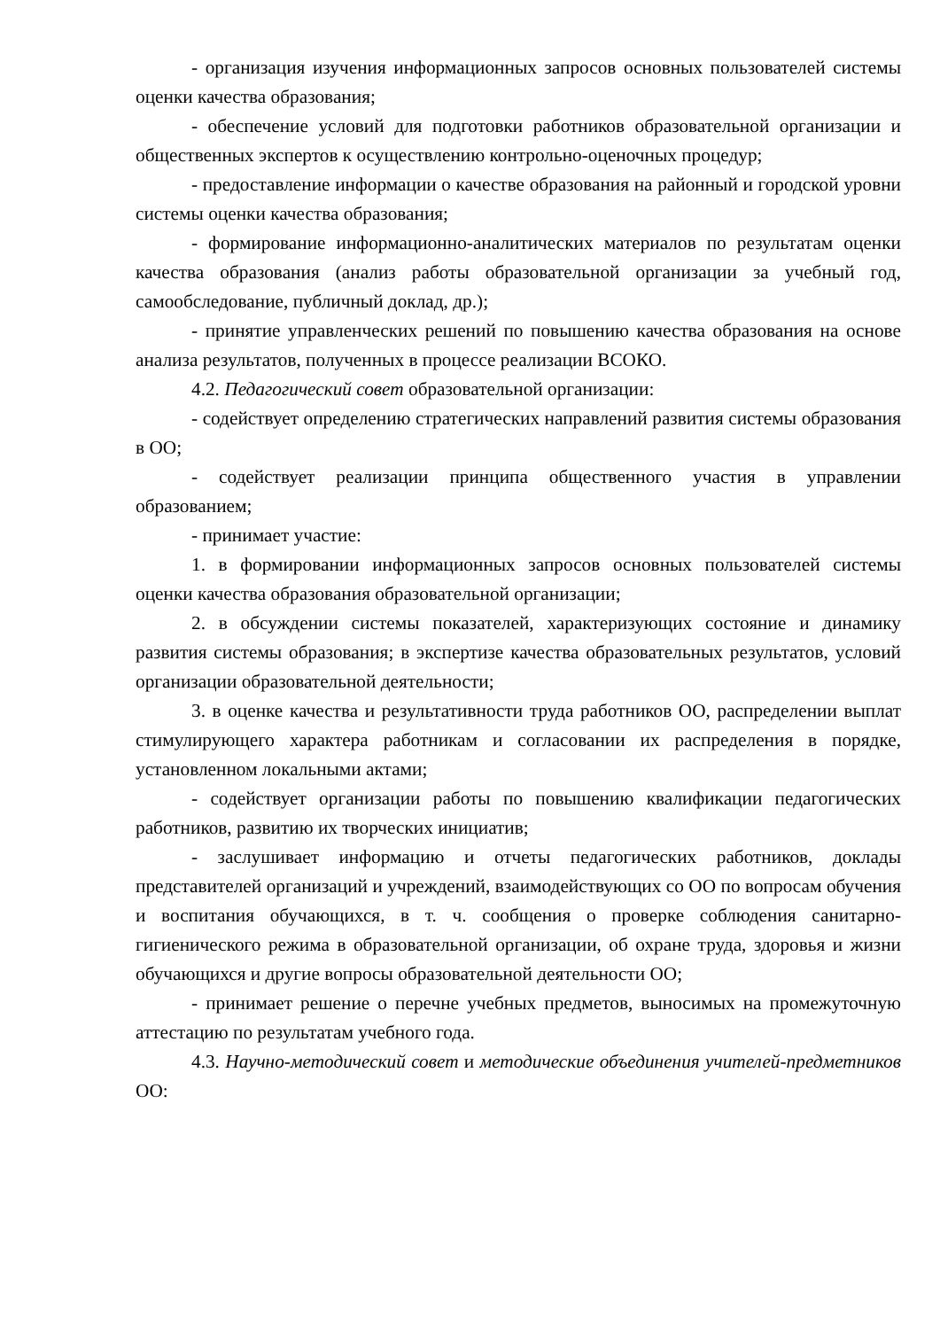- организация изучения информационных запросов основных пользователей системы оценки качества образования;
- обеспечение условий для подготовки работников образовательной организации и общественных экспертов к осуществлению контрольно-оценочных процедур;
- предоставление информации о качестве образования на районный и городской уровни системы оценки качества образования;
- формирование информационно-аналитических материалов по результатам оценки качества образования (анализ работы образовательной организации за учебный год, самообследование, публичный доклад, др.);
- принятие управленческих решений по повышению качества образования на основе анализа результатов, полученных в процессе реализации ВСОКО.
4.2. Педагогический совет образовательной организации:
- содействует определению стратегических направлений развития системы образования в ОО;
- содействует реализации принципа общественного участия в управлении образованием;
- принимает участие:
1. в формировании информационных запросов основных пользователей системы оценки качества образования образовательной организации;
2. в обсуждении системы показателей, характеризующих состояние и динамику развития системы образования; в экспертизе качества образовательных результатов, условий организации образовательной деятельности;
3. в оценке качества и результативности труда работников ОО, распределении выплат стимулирующего характера работникам и согласовании их распределения в порядке, установленном локальными актами;
- содействует организации работы по повышению квалификации педагогических работников, развитию их творческих инициатив;
- заслушивает информацию и отчеты педагогических работников, доклады представителей организаций и учреждений, взаимодействующих со ОО по вопросам обучения и воспитания обучающихся, в т. ч. сообщения о проверке соблюдения санитарно-гигиенического режима в образовательной организации, об охране труда, здоровья и жизни обучающихся и другие вопросы образовательной деятельности ОО;
- принимает решение о перечне учебных предметов, выносимых на промежуточную аттестацию по результатам учебного года.
4.3. Научно-методический совет и методические объединения учителей-предметников ОО: